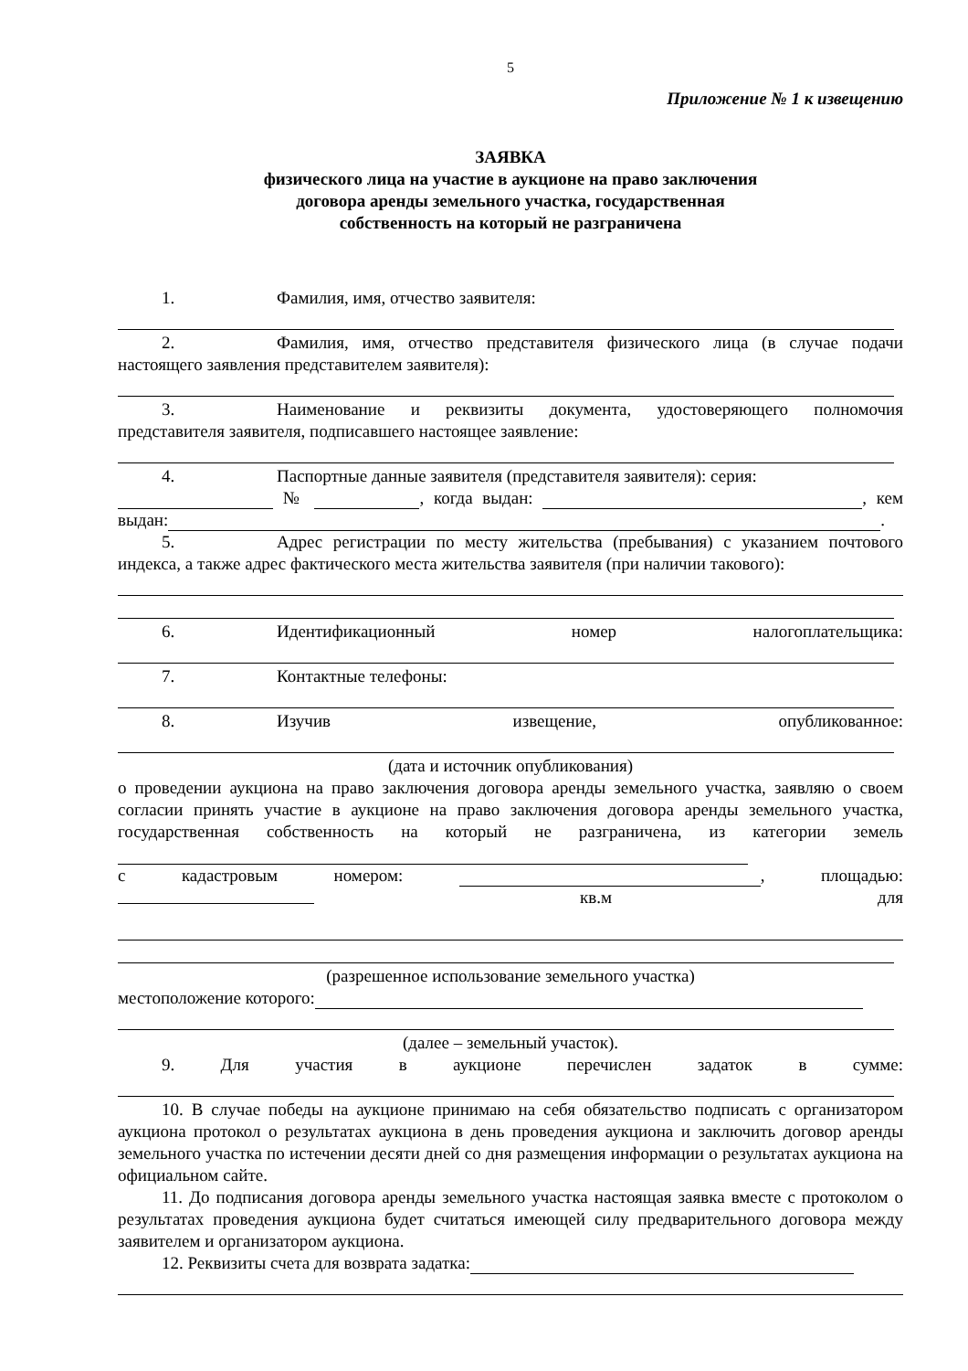5
Приложение № 1 к извещению
ЗАЯВКА
физического лица на участие в аукционе на право заключения
договора аренды земельного участка, государственная
собственность на который не разграничена
1. Фамилия, имя, отчество заявителя:
2. Фамилия, имя, отчество представителя физического лица (в случае подачи настоящего заявления представителем заявителя):
3. Наименование и реквизиты документа, удостоверяющего полномочия представителя заявителя, подписавшего настоящее заявление:
4. Паспортные данные заявителя (представителя заявителя): серия:
№ , когда выдан: , кем выдан: .
5. Адрес регистрации по месту жительства (пребывания) с указанием почтового индекса, а также адрес фактического места жительства заявителя (при наличии такового):
6. Идентификационный номер налогоплательщика:
7. Контактные телефоны:
8. Изучив извещение, опубликованное:
(дата и источник опубликования)
о проведении аукциона на право заключения договора аренды земельного участка, заявляю о своем согласии принять участие в аукционе на право заключения договора аренды земельного участка, государственная собственность на который не разграничена, из категории земель
с кадастровым номером: , площадью:
кв.м для
(разрешенное использование земельного участка)
местоположение которого:
(далее – земельный участок).
9. Для участия в аукционе перечислен задаток в сумме:
10. В случае победы на аукционе принимаю на себя обязательство подписать с организатором аукциона протокол о результатах аукциона в день проведения аукциона и заключить договор аренды земельного участка по истечении десяти дней со дня размещения информации о результатах аукциона на официальном сайте.
11. До подписания договора аренды земельного участка настоящая заявка вместе с протоколом о результатах проведения аукциона будет считаться имеющей силу предварительного договора между заявителем и организатором аукциона.
12. Реквизиты счета для возврата задатка: